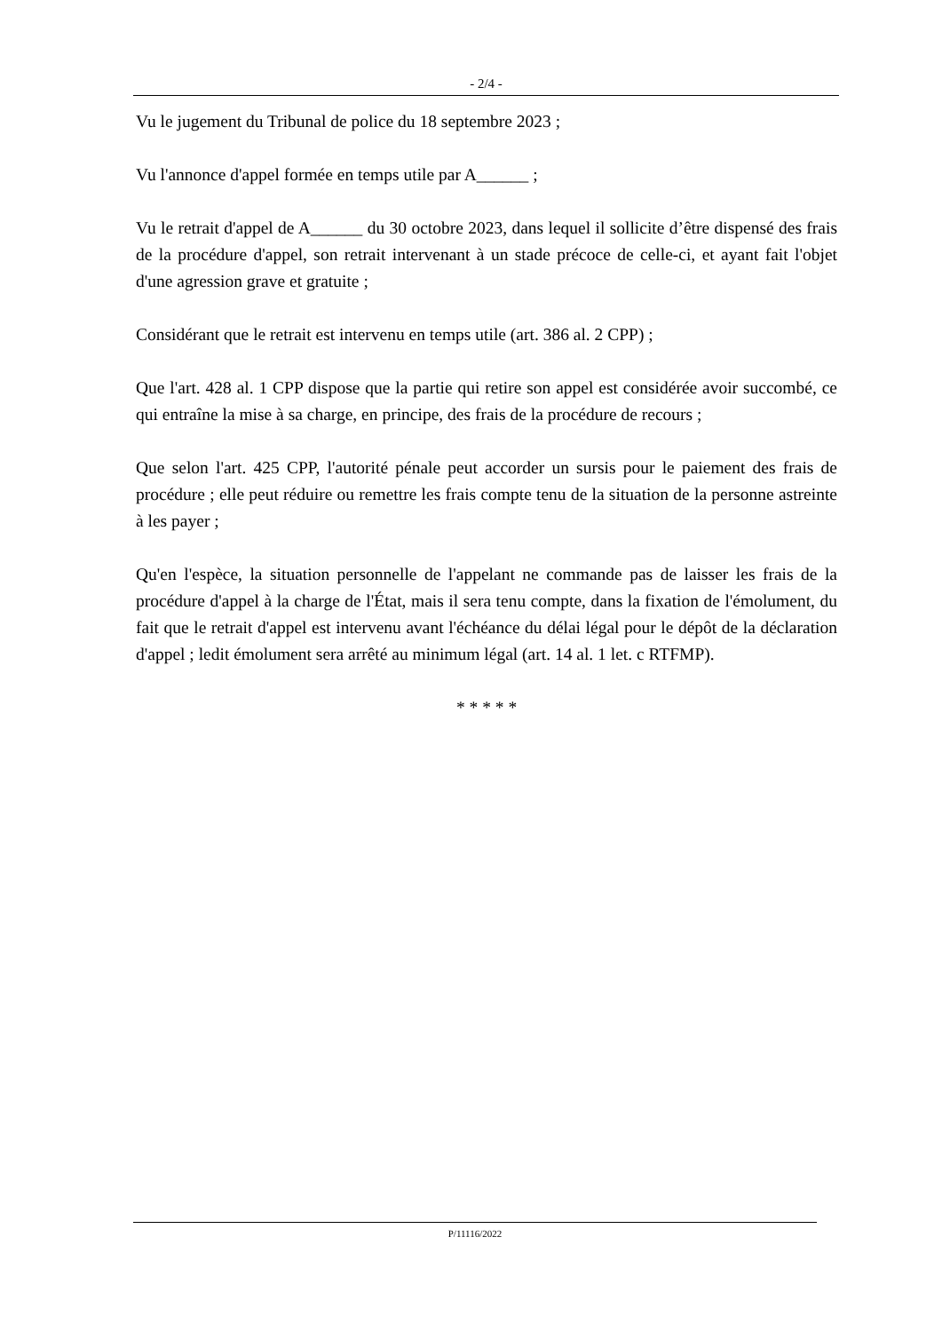- 2/4 -
Vu le jugement du Tribunal de police du 18 septembre 2023 ;
Vu l'annonce d'appel formée en temps utile par A______ ;
Vu le retrait d'appel de A______ du 30 octobre 2023, dans lequel il sollicite d’être dispensé des frais de la procédure d'appel, son retrait intervenant à un stade précoce de celle-ci, et ayant fait l'objet d'une agression grave et gratuite ;
Considérant que le retrait est intervenu en temps utile (art. 386 al. 2 CPP) ;
Que l'art. 428 al. 1 CPP dispose que la partie qui retire son appel est considérée avoir succombé, ce qui entraîne la mise à sa charge, en principe, des frais de la procédure de recours ;
Que selon l'art. 425 CPP, l'autorité pénale peut accorder un sursis pour le paiement des frais de procédure ; elle peut réduire ou remettre les frais compte tenu de la situation de la personne astreinte à les payer ;
Qu'en l'espèce, la situation personnelle de l'appelant ne commande pas de laisser les frais de la procédure d'appel à la charge de l'État, mais il sera tenu compte, dans la fixation de l'émolument, du fait que le retrait d'appel est intervenu avant l'échéance du délai légal pour le dépôt de la déclaration d'appel ; ledit émolument sera arrêté au minimum légal (art. 14 al. 1 let. c RTFMP).
* * * * *
P/11116/2022